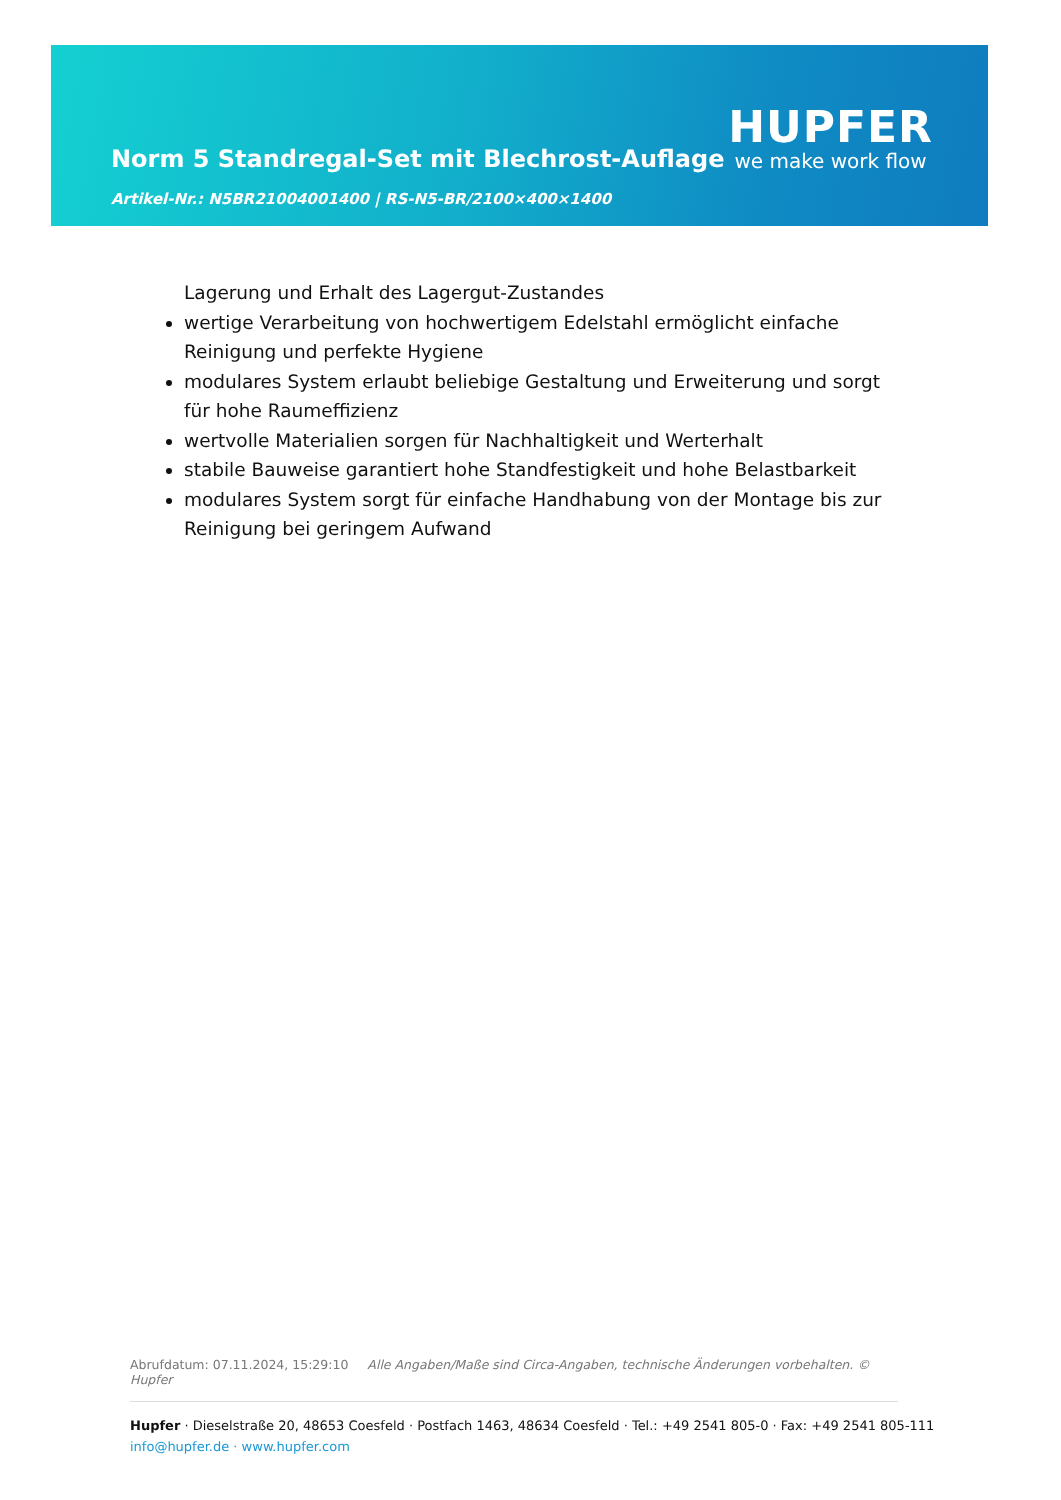Norm 5 Standregal-Set mit Blechrost-Auflage
Artikel-Nr.: N5BR21004001400 | RS-N5-BR/2100×400×1400
HUPFER
we make work flow
Lagerung und Erhalt des Lagergut-Zustandes
wertige Verarbeitung von hochwertigem Edelstahl ermöglicht einfache Reinigung und perfekte Hygiene
modulares System erlaubt beliebige Gestaltung und Erweiterung und sorgt für hohe Raumeffizienz
wertvolle Materialien sorgen für Nachhaltigkeit und Werterhalt
stabile Bauweise garantiert hohe Standfestigkeit und hohe Belastbarkeit
modulares System sorgt für einfache Handhabung von der Montage bis zur Reinigung bei geringem Aufwand
Abrufdatum: 07.11.2024, 15:29:10 Alle Angaben/Maße sind Circa-Angaben, technische Änderungen vorbehalten. © Hupfer
Hupfer · Dieselstraße 20, 48653 Coesfeld · Postfach 1463, 48634 Coesfeld · Tel.: +49 2541 805-0 · Fax: +49 2541 805-111
info@hupfer.de · www.hupfer.com